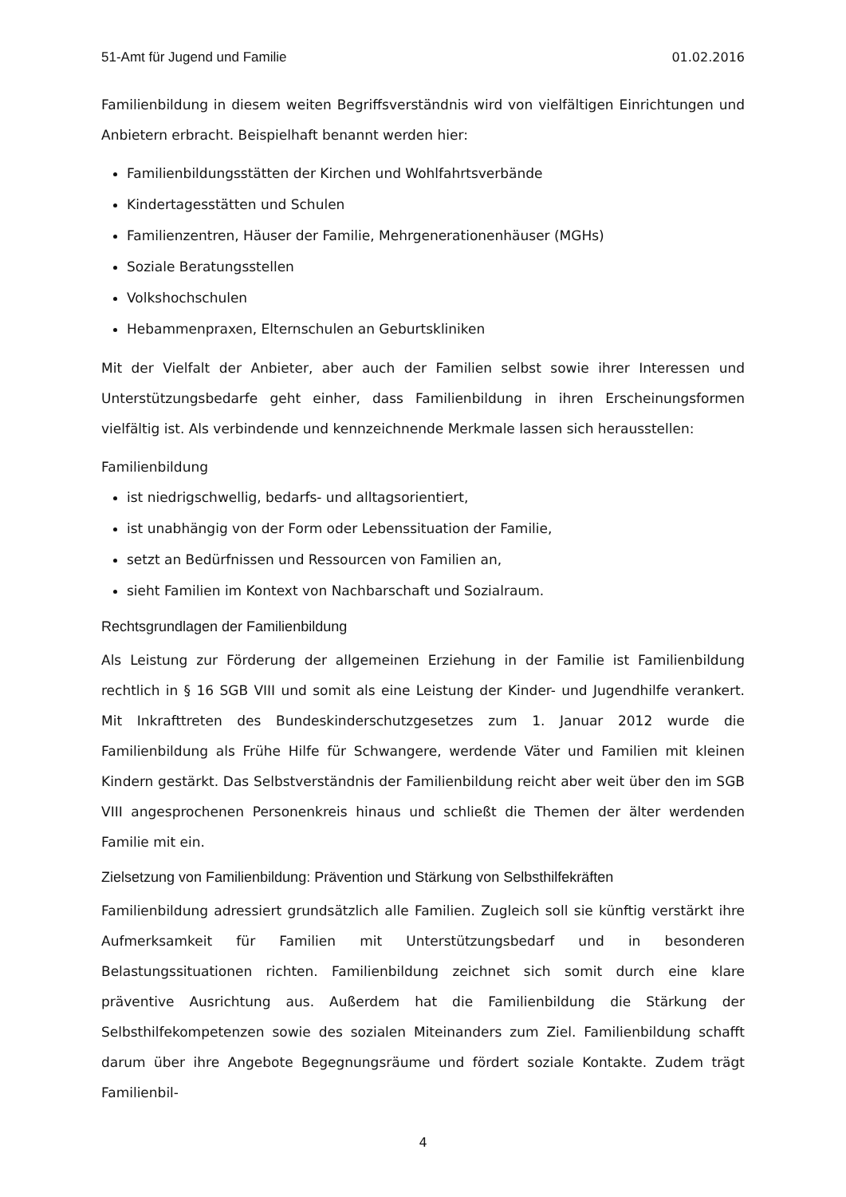51-Amt für Jugend und Familie 01.02.2016
Familienbildung in diesem weiten Begriffsverständnis wird von vielfältigen Einrichtungen und Anbietern erbracht. Beispielhaft benannt werden hier:
Familienbildungsstätten der Kirchen und Wohlfahrtsverbände
Kindertagesstätten und Schulen
Familienzentren, Häuser der Familie, Mehrgenerationenhäuser (MGHs)
Soziale Beratungsstellen
Volkshochschulen
Hebammenpraxen, Elternschulen an Geburtskliniken
Mit der Vielfalt der Anbieter, aber auch der Familien selbst sowie ihrer Interessen und Unterstützungsbedarfe geht einher, dass Familienbildung in ihren Erscheinungsformen vielfältig ist. Als verbindende und kennzeichnende Merkmale lassen sich herausstellen:
Familienbildung
ist niedrigschwellig, bedarfs- und alltagsorientiert,
ist unabhängig von der Form oder Lebenssituation der Familie,
setzt an Bedürfnissen und Ressourcen von Familien an,
sieht Familien im Kontext von Nachbarschaft und Sozialraum.
Rechtsgrundlagen der Familienbildung
Als Leistung zur Förderung der allgemeinen Erziehung in der Familie ist Familienbildung rechtlich in § 16 SGB VIII und somit als eine Leistung der Kinder- und Jugendhilfe verankert. Mit Inkrafttreten des Bundeskinderschutzgesetzes zum 1. Januar 2012 wurde die Familienbildung als Frühe Hilfe für Schwangere, werdende Väter und Familien mit kleinen Kindern gestärkt. Das Selbstverständnis der Familienbildung reicht aber weit über den im SGB VIII angesprochenen Personenkreis hinaus und schließt die Themen der älter werdenden Familie mit ein.
Zielsetzung von Familienbildung: Prävention und Stärkung von Selbsthilfekräften
Familienbildung adressiert grundsätzlich alle Familien. Zugleich soll sie künftig verstärkt ihre Aufmerksamkeit für Familien mit Unterstützungsbedarf und in besonderen Belastungssituationen richten. Familienbildung zeichnet sich somit durch eine klare präventive Ausrichtung aus. Außerdem hat die Familienbildung die Stärkung der Selbsthilfekompetenzen sowie des sozialen Miteinanders zum Ziel. Familienbildung schafft darum über ihre Angebote Begegnungsräume und fördert soziale Kontakte. Zudem trägt Familienbil-
4